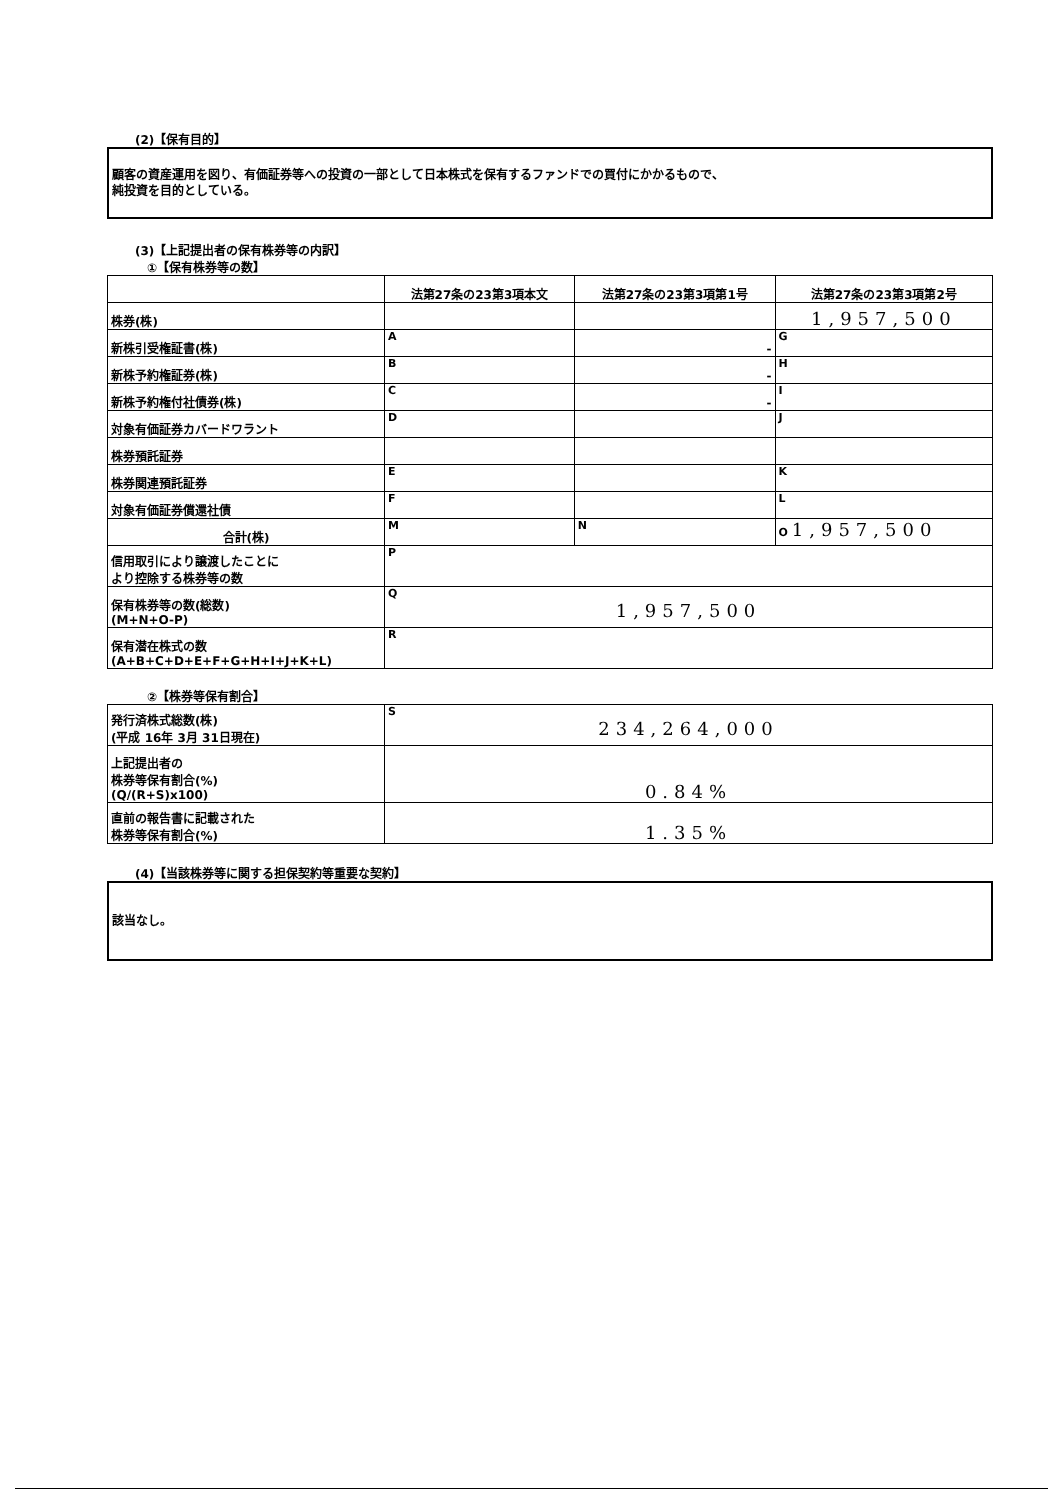(2)【保有目的】
顧客の資産運用を図り、有価証券等への投資の一部として日本株式を保有するファンドでの買付にかかるもので、
純投資を目的としている。
(3)【上記提出者の保有株券等の内訳】
①【保有株券等の数】
| | 法第27条の23第3項本文 | 法第27条の23第3項第1号 | 法第27条の23第3項第2号 |
| --- | --- | --- | --- |
| 株券(株) | | | 1,957,500 |
| 新株引受権証書(株) | A | - | G |
| 新株予約権証券(株) | B | - | H |
| 新株予約権付社債券(株) | C | - | I |
| 対象有価証券カバードワラント | D | | J |
| 株券預託証券 | | | |
| 株券関連預託証券 | E | | K |
| 対象有価証券償還社債 | F | | L |
| 合計(株) | M | N | O 1,957,500 |
| 信用取引により譲渡したことに より控除する株券等の数 | P | | |
| 保有株券等の数(総数) (M+N+O-P) | Q 1,957,500 | | |
| 保有潜在株式の数 (A+B+C+D+E+F+G+H+I+J+K+L) | R | | |
②【株券等保有割合】
| 発行済株式総数(株) (平成 16年 3月 31日現在) | S 234,264,000 |
| 上記提出者の 株券等保有割合(%) (Q/(R+S)x100) | 0.84% |
| 直前の報告書に記載された 株券等保有割合(%) | 1.35% |
(4)【当該株券等に関する担保契約等重要な契約】
該当なし。